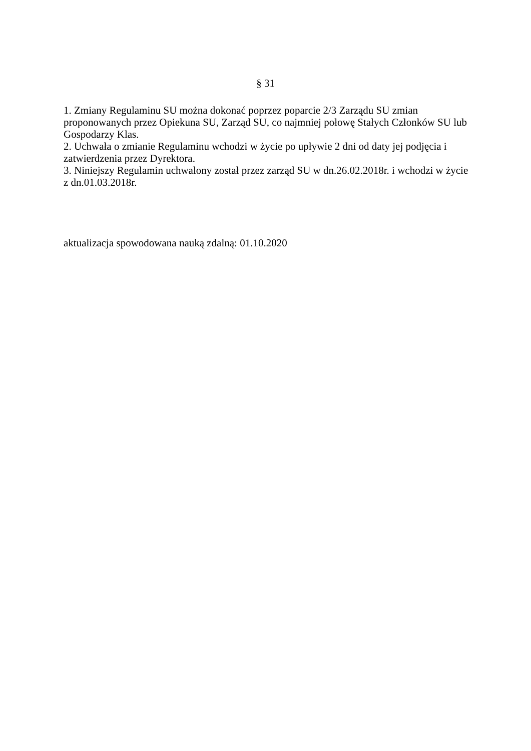§ 31
1. Zmiany Regulaminu SU można dokonać poprzez poparcie 2/3 Zarządu SU zmian proponowanych przez Opiekuna SU, Zarząd SU, co najmniej połowę Stałych Członków SU lub Gospodarzy Klas.
2. Uchwała o zmianie Regulaminu wchodzi w życie po upływie 2 dni od daty jej podjęcia i zatwierdzenia przez Dyrektora.
3. Niniejszy Regulamin uchwalony został przez zarząd SU w dn.26.02.2018r. i wchodzi w życie z dn.01.03.2018r.
aktualizacja spowodowana nauką zdalną: 01.10.2020